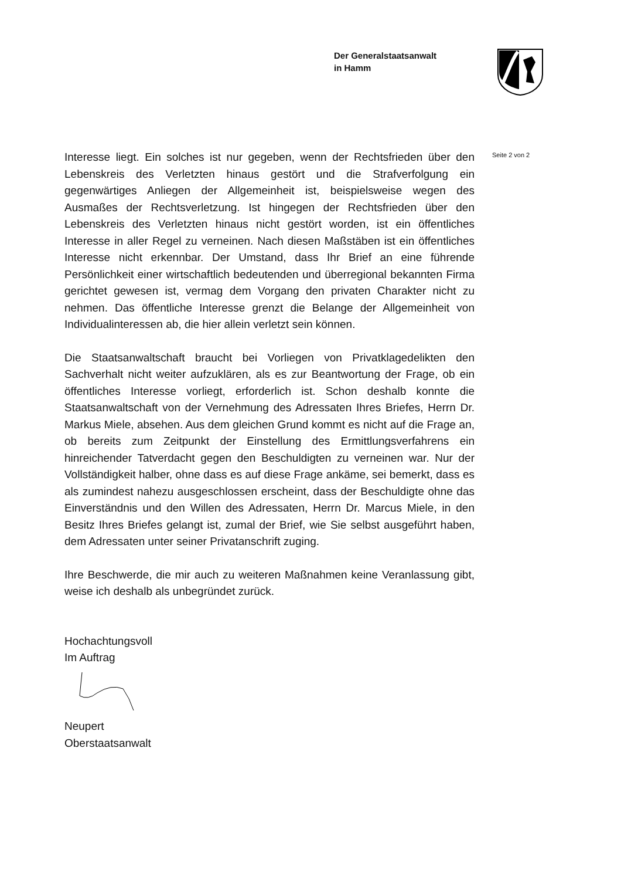Der Generalstaatsanwalt
in Hamm
Seite 2 von 2
Interesse liegt. Ein solches ist nur gegeben, wenn der Rechtsfrieden über den Lebenskreis des Verletzten hinaus gestört und die Strafverfolgung ein gegenwärtiges Anliegen der Allgemeinheit ist, beispielsweise wegen des Ausmaßes der Rechtsverletzung. Ist hingegen der Rechtsfrieden über den Lebenskreis des Verletzten hinaus nicht gestört worden, ist ein öffentliches Interesse in aller Regel zu verneinen. Nach diesen Maßstäben ist ein öffentliches Interesse nicht erkennbar. Der Umstand, dass Ihr Brief an eine führende Persönlichkeit einer wirtschaftlich bedeutenden und überregional bekannten Firma gerichtet gewesen ist, vermag dem Vorgang den privaten Charakter nicht zu nehmen. Das öffentliche Interesse grenzt die Belange der Allgemeinheit von Individualinteressen ab, die hier allein verletzt sein können.
Die Staatsanwaltschaft braucht bei Vorliegen von Privatklagedelikten den Sachverhalt nicht weiter aufzuklären, als es zur Beantwortung der Frage, ob ein öffentliches Interesse vorliegt, erforderlich ist. Schon deshalb konnte die Staatsanwaltschaft von der Vernehmung des Adressaten Ihres Briefes, Herrn Dr. Markus Miele, absehen. Aus dem gleichen Grund kommt es nicht auf die Frage an, ob bereits zum Zeitpunkt der Einstellung des Ermittlungsverfahrens ein hinreichender Tatverdacht gegen den Beschuldigten zu verneinen war. Nur der Vollständigkeit halber, ohne dass es auf diese Frage ankäme, sei bemerkt, dass es als zumindest nahezu ausgeschlossen erscheint, dass der Beschuldigte ohne das Einverständnis und den Willen des Adressaten, Herrn Dr. Marcus Miele, in den Besitz Ihres Briefes gelangt ist, zumal der Brief, wie Sie selbst ausgeführt haben, dem Adressaten unter seiner Privatanschrift zuging.
Ihre Beschwerde, die mir auch zu weiteren Maßnahmen keine Veranlassung gibt, weise ich deshalb als unbegründet zurück.
Hochachtungsvoll
Im Auftrag
Neupert
Oberstaatsanwalt